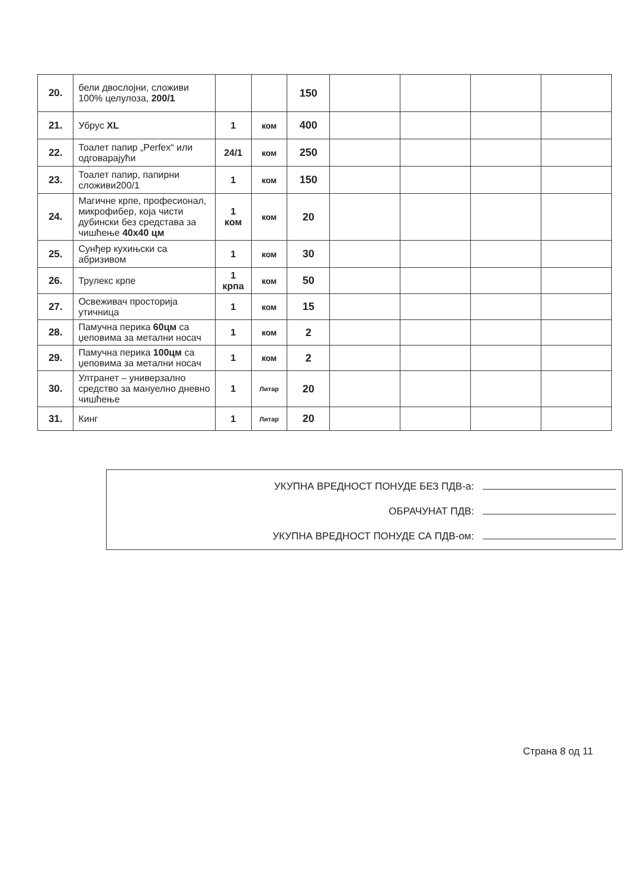| 20. | бели двослојни, сложиви 100% целулоза, 200/1 | | | 150 | | | | |
| 21. | Убрус XL | 1 | ком | 400 | | | | |
| 22. | Тоалет папир „Perfex“ или одговарајући | 24/1 | ком | 250 | | | | |
| 23. | Тоалет папир, папирни сложиви200/1 | 1 | ком | 150 | | | | |
| 24. | Магичне крпе, професионал, микрофибер, која чисти дубински без средстава за чишћење 40x40 цм | 1 ком | ком | 20 | | | | |
| 25. | Сунђер кухињски са абризивом | 1 | ком | 30 | | | | |
| 26. | Трулекс крпе | 1 крпа | ком | 50 | | | | |
| 27. | Освеживач просторија утичница | 1 | ком | 15 | | | | |
| 28. | Памучна перика 60цм са џеповима за метални носач | 1 | ком | 2 | | | | |
| 29. | Памучна перика 100цм са џеповима за метални носач | 1 | ком | 2 | | | | |
| 30. | Ултранет – универзално средство за мануелно дневно чишћење | 1 | Литар | 20 | | | | |
| 31. | Кинг | 1 | Литар | 20 | | | | |
УКУПНА ВРЕДНОСТ ПОНУДЕ БЕЗ ПДВ-а:
ОБРАЧУНАТ ПДВ:
УКУПНА ВРЕДНОСТ ПОНУДЕ СА ПДВ-ом:
Страна 8 од 11